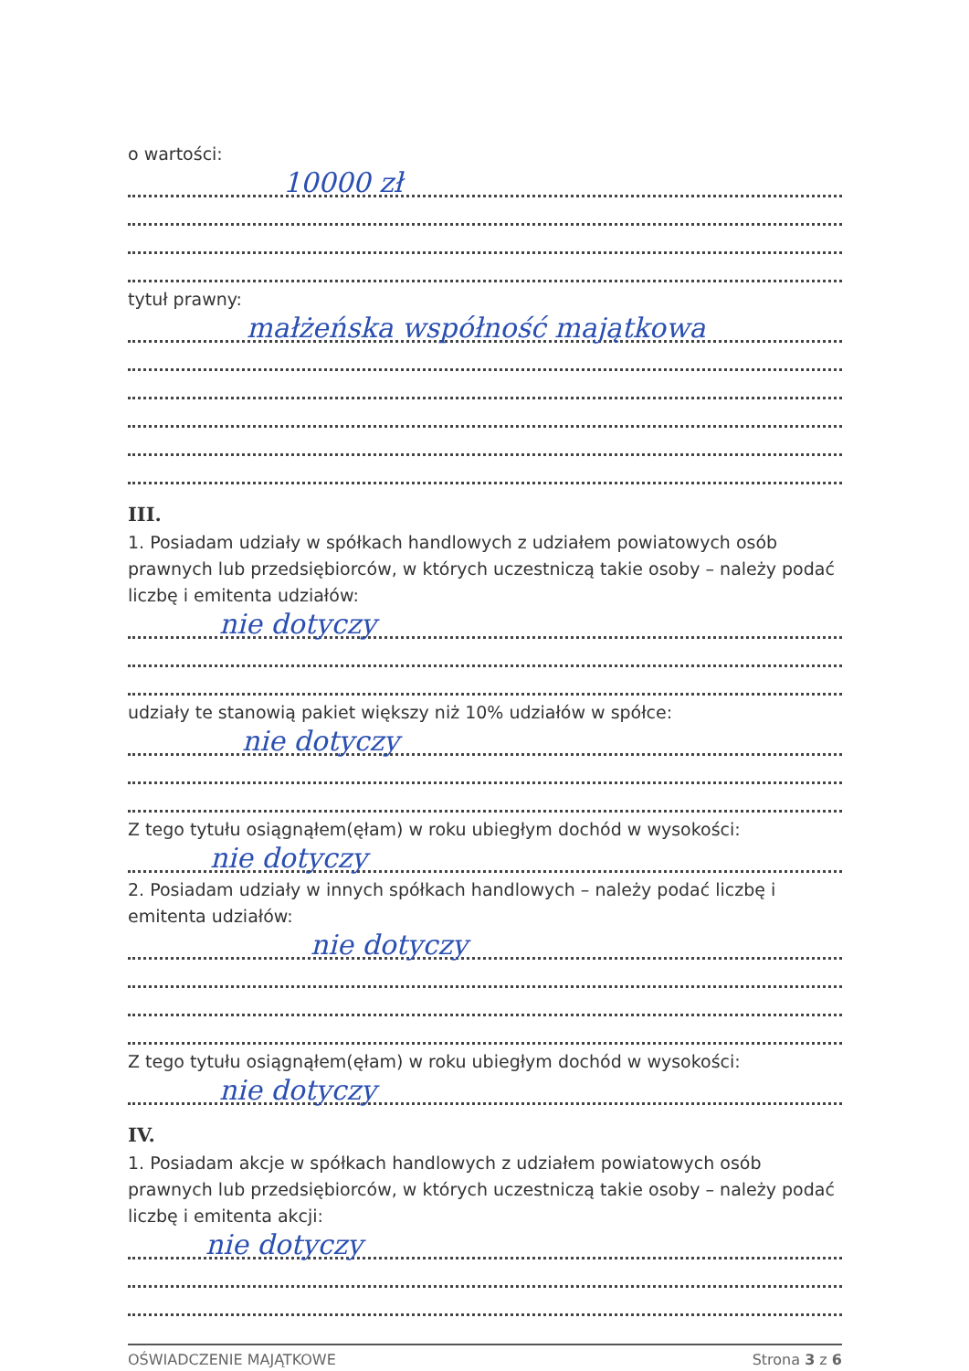o wartości:
10000 zł
tytuł prawny:
małżeńska współność majątkowa
III.
1. Posiadam udziały w spółkach handlowych z udziałem powiatowych osób prawnych lub przedsiębiorców, w których uczestniczą takie osoby – należy podać liczbę i emitenta udziałów:
nie dotyczy
udziały te stanowią pakiet większy niż 10% udziałów w spółce:
nie dotyczy
Z tego tytułu osiągnąłem(ęłam) w roku ubiegłym dochód w wysokości:
nie dotyczy
2. Posiadam udziały w innych spółkach handlowych – należy podać liczbę i emitenta udziałów:
nie dotyczy
Z tego tytułu osiągnąłem(ęłam) w roku ubiegłym dochód w wysokości:
nie dotyczy
IV.
1. Posiadam akcje w spółkach handlowych z udziałem powiatowych osób prawnych lub przedsiębiorców, w których uczestniczą takie osoby – należy podać liczbę i emitenta akcji:
nie dotyczy
OŚWIADCZENIE MAJĄTKOWE Strona 3 z 6